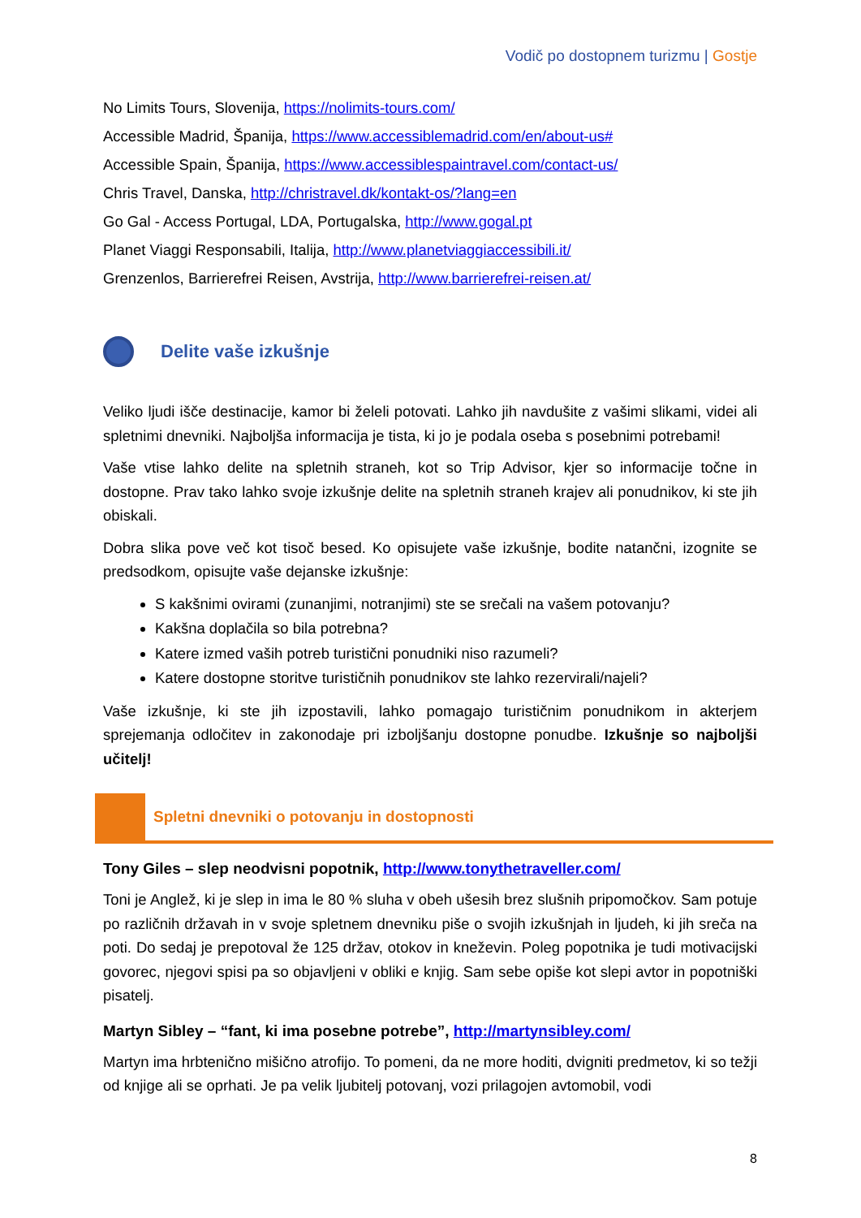Vodič po dostopnem turizmu | Gostje
No Limits Tours, Slovenija, https://nolimits-tours.com/
Accessible Madrid, Španija, https://www.accessiblemadrid.com/en/about-us#
Accessible Spain, Španija, https://www.accessiblespaintravel.com/contact-us/
Chris Travel, Danska, http://christravel.dk/kontakt-os/?lang=en
Go Gal - Access Portugal, LDA, Portugalska, http://www.gogal.pt
Planet Viaggi Responsabili, Italija, http://www.planetviaggiaccessibili.it/
Grenzenlos, Barrierefrei Reisen, Avstrija, http://www.barrierefrei-reisen.at/
Delite vaše izkušnje
Veliko ljudi išče destinacije, kamor bi želeli potovati. Lahko jih navdušite z vašimi slikami, videi ali spletnimi dnevniki. Najboljša informacija je tista, ki jo je podala oseba s posebnimi potrebami!
Vaše vtise lahko delite na spletnih straneh, kot so Trip Advisor, kjer so informacije točne in dostopne. Prav tako lahko svoje izkušnje delite na spletnih straneh krajev ali ponudnikov, ki ste jih obiskali.
Dobra slika pove več kot tisoč besed. Ko opisujete vaše izkušnje, bodite natančni, izognite se predsodkom, opisujte vaše dejanske izkušnje:
S kakšnimi ovirami (zunanjimi, notranjimi) ste se srečali na vašem potovanju?
Kakšna doplačila so bila potrebna?
Katere izmed vaših potreb turistični ponudniki niso razumeli?
Katere dostopne storitve turističnih ponudnikov ste lahko rezervirali/najeli?
Vaše izkušnje, ki ste jih izpostavili, lahko pomagajo turističnim ponudnikom in akterjem sprejemanja odločitev in zakonodaje pri izboljšanju dostopne ponudbe. Izkušnje so najboljši učitelj!
Spletni dnevniki o potovanju in dostopnosti
Tony Giles – slep neodvisni popotnik, http://www.tonythetraveller.com/
Toni je Anglež, ki je slep in ima le 80 % sluha v obeh ušesih brez slušnih pripomočkov. Sam potuje po različnih državah in v svoje spletnem dnevniku piše o svojih izkušnjah in ljudeh, ki jih sreča na poti. Do sedaj je prepotoval že 125 držav, otokov in kneževin. Poleg popotnika je tudi motivacijski govorec, njegovi spisi pa so objavljeni v obliki e knjig. Sam sebe opiše kot slepi avtor in popotniški pisatelj.
Martyn Sibley – “fant, ki ima posebne potrebe”, http://martynsibley.com/
Martyn ima hrbtenično mišično atrofijo. To pomeni, da ne more hoditi, dvigniti predmetov, ki so težji od knjige ali se oprhati. Je pa velik ljubitelj potovanj, vozi prilagojen avtomobil, vodi
8